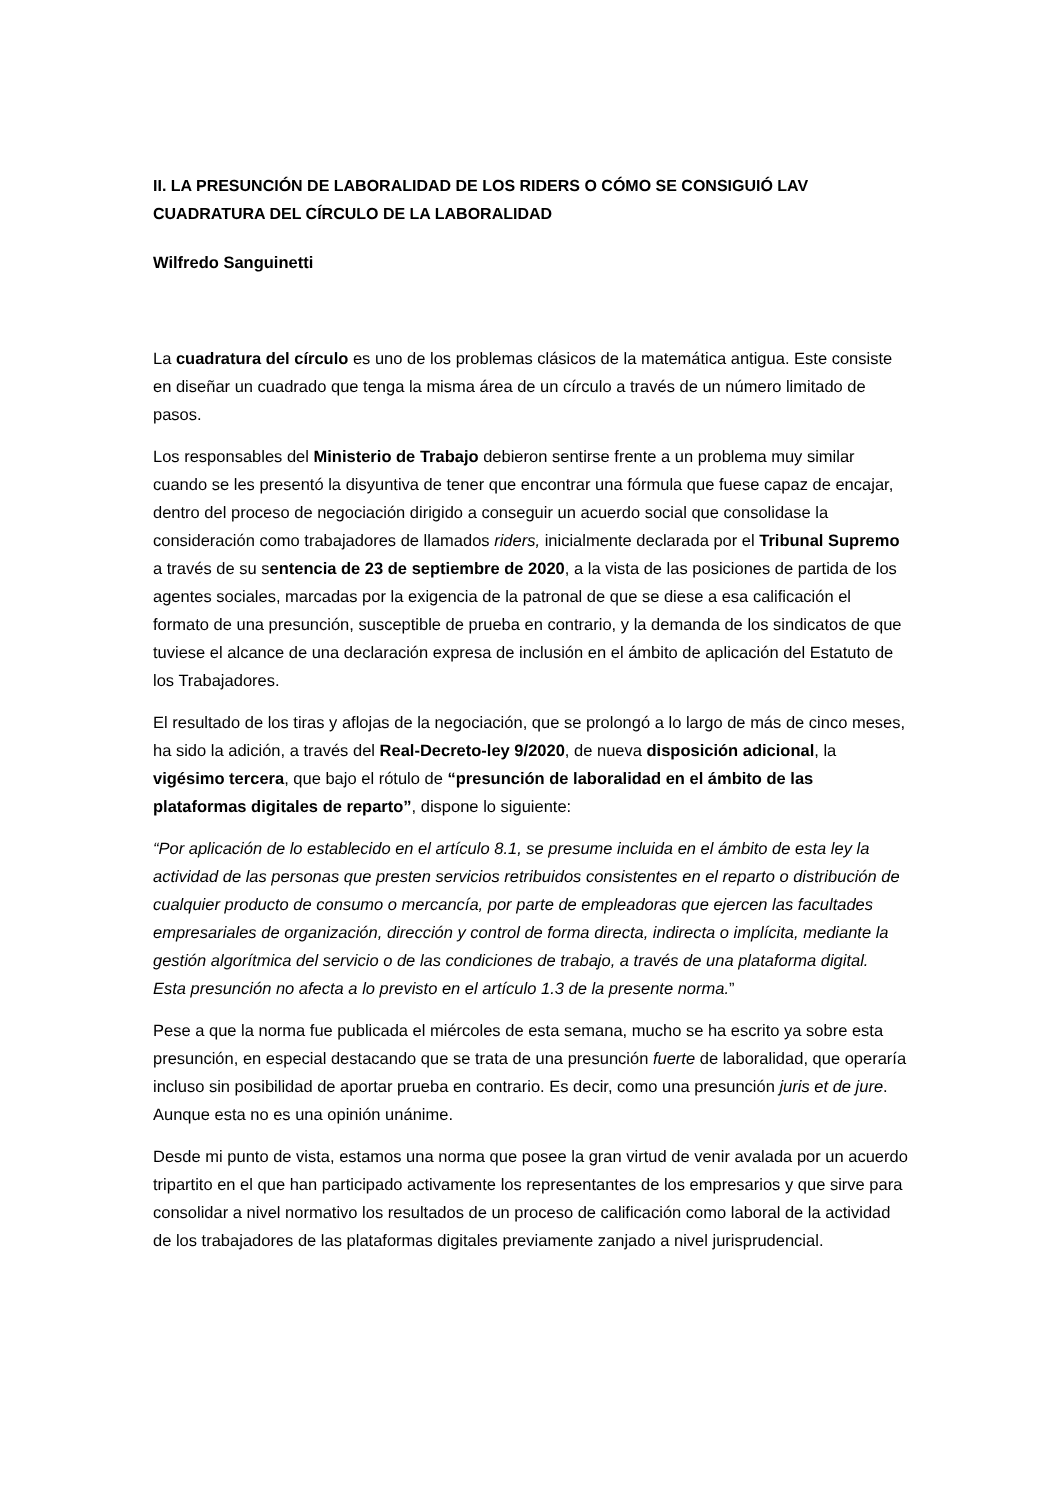II. LA PRESUNCIÓN DE LABORALIDAD DE LOS RIDERS O CÓMO SE CONSIGUIÓ LAV
CUADRATURA DEL CÍRCULO DE LA LABORALIDAD
Wilfredo Sanguinetti
La cuadratura del círculo es uno de los problemas clásicos de la matemática antigua. Este consiste en diseñar un cuadrado que tenga la misma área de un círculo a través de un número limitado de pasos.
Los responsables del Ministerio de Trabajo debieron sentirse frente a un problema muy similar cuando se les presentó la disyuntiva de tener que encontrar una fórmula que fuese capaz de encajar, dentro del proceso de negociación dirigido a conseguir un acuerdo social que consolidase la consideración como trabajadores de llamados riders, inicialmente declarada por el Tribunal Supremo a través de su sentencia de 23 de septiembre de 2020, a la vista de las posiciones de partida de los agentes sociales, marcadas por la exigencia de la patronal de que se diese a esa calificación el formato de una presunción, susceptible de prueba en contrario, y la demanda de los sindicatos de que tuviese el alcance de una declaración expresa de inclusión en el ámbito de aplicación del Estatuto de los Trabajadores.
El resultado de los tiras y aflojas de la negociación, que se prolongó a lo largo de más de cinco meses, ha sido la adición, a través del Real-Decreto-ley 9/2020, de nueva disposición adicional, la vigésimo tercera, que bajo el rótulo de “presunción de laboralidad en el ámbito de las plataformas digitales de reparto”, dispone lo siguiente:
“Por aplicación de lo establecido en el artículo 8.1, se presume incluida en el ámbito de esta ley la actividad de las personas que presten servicios retribuidos consistentes en el reparto o distribución de cualquier producto de consumo o mercancía, por parte de empleadoras que ejercen las facultades empresariales de organización, dirección y control de forma directa, indirecta o implícita, mediante la gestión algorítmica del servicio o de las condiciones de trabajo, a través de una plataforma digital.
Esta presunción no afecta a lo previsto en el artículo 1.3 de la presente norma.”
Pese a que la norma fue publicada el miércoles de esta semana, mucho se ha escrito ya sobre esta presunción, en especial destacando que se trata de una presunción fuerte de laboralidad, que operaría incluso sin posibilidad de aportar prueba en contrario. Es decir, como una presunción juris et de jure. Aunque esta no es una opinión unánime.
Desde mi punto de vista, estamos una norma que posee la gran virtud de venir avalada por un acuerdo tripartito en el que han participado activamente los representantes de los empresarios y que sirve para consolidar a nivel normativo los resultados de un proceso de calificación como laboral de la actividad de los trabajadores de las plataformas digitales previamente zanjado a nivel jurisprudencial.